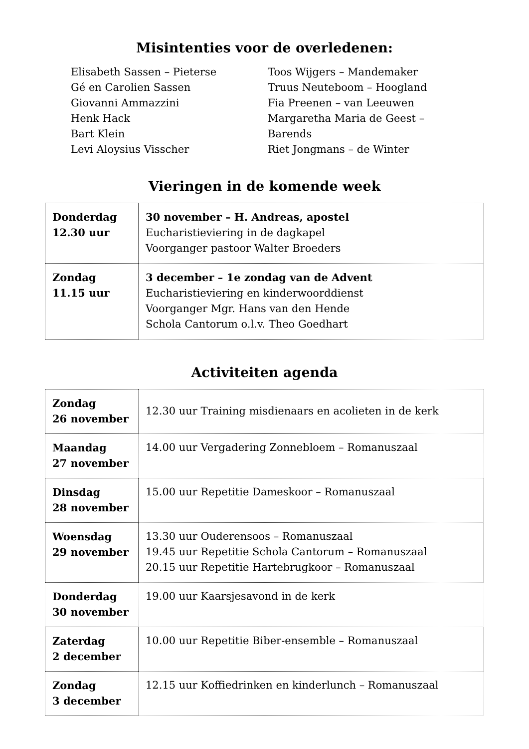Misintenties voor de overledenen:
Elisabeth Sassen – Pieterse
Gé en Carolien Sassen
Giovanni Ammazzini
Henk Hack
Bart Klein
Levi Aloysius Visscher
Toos Wijgers – Mandemaker
Truus Neuteboom – Hoogland
Fia Preenen – van Leeuwen
Margaretha Maria de Geest – Barends
Riet Jongmans – de Winter
Vieringen in de komende week
| Donderdag 12.30 uur | 30 november – H. Andreas, apostel Eucharistieviering in de dagkapel Voorganger pastoor Walter Broeders |
| Zondag 11.15 uur | 3 december – 1e zondag van de Advent Eucharistieviering en kinderwoorddienst Voorganger Mgr. Hans van den Hende Schola Cantorum o.l.v. Theo Goedhart |
Activiteiten agenda
| Zondag 26 november | 12.30 uur Training misdienaars en acolieten in de kerk |
| Maandag 27 november | 14.00 uur Vergadering Zonnebloem – Romanuszaal |
| Dinsdag 28 november | 15.00 uur Repetitie Dameskoor – Romanuszaal |
| Woensdag 29 november | 13.30 uur Ouderensoos – Romanuszaal 19.45 uur Repetitie Schola Cantorum – Romanuszaal 20.15 uur Repetitie Hartebrugkoor – Romanuszaal |
| Donderdag 30 november | 19.00 uur Kaarsjesavond in de kerk |
| Zaterdag 2 december | 10.00 uur Repetitie Biber-ensemble – Romanuszaal |
| Zondag 3 december | 12.15 uur Koffiedrinken en kinderlunch – Romanuszaal |